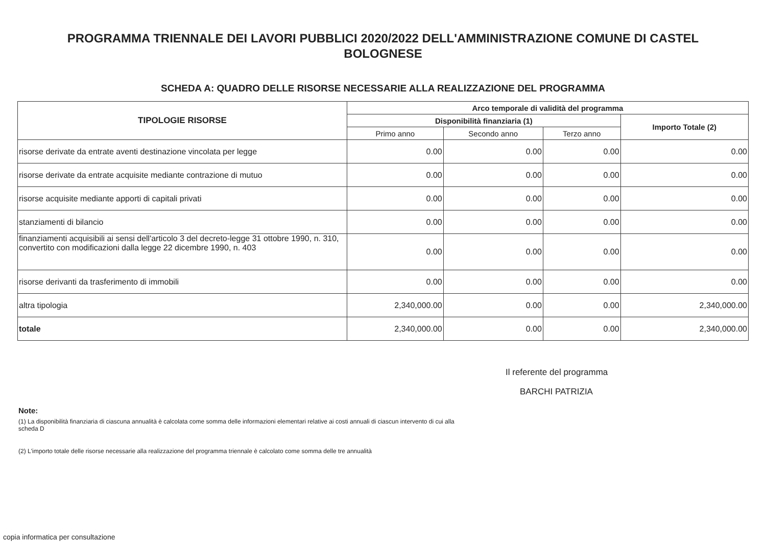PROGRAMMA TRIENNALE DEI LAVORI PUBBLICI 2020/2022 DELL'AMMINISTRAZIONE COMUNE DI CASTEL
BOLOGNESE
SCHEDA A: QUADRO DELLE RISORSE NECESSARIE ALLA REALIZZAZIONE DEL PROGRAMMA
| TIPOLOGIE RISORSE | Arco temporale di validità del programma | | | |
| --- | --- | --- | --- | --- |
| | Disponibilità finanziaria (1) | | | Importo Totale (2) |
| | Primo anno | Secondo anno | Terzo anno | |
| risorse derivate da entrate aventi destinazione vincolata per legge | 0.00 | 0.00 | 0.00 | 0.00 |
| risorse derivate da entrate acquisite mediante contrazione di mutuo | 0.00 | 0.00 | 0.00 | 0.00 |
| risorse acquisite mediante apporti di capitali privati | 0.00 | 0.00 | 0.00 | 0.00 |
| stanziamenti di bilancio | 0.00 | 0.00 | 0.00 | 0.00 |
| finanziamenti acquisibili ai sensi dell'articolo 3 del decreto-legge 31 ottobre 1990, n. 310, convertito con modificazioni dalla legge 22 dicembre 1990, n. 403 | 0.00 | 0.00 | 0.00 | 0.00 |
| risorse derivanti da trasferimento di immobili | 0.00 | 0.00 | 0.00 | 0.00 |
| altra tipologia | 2,340,000.00 | 0.00 | 0.00 | 2,340,000.00 |
| totale | 2,340,000.00 | 0.00 | 0.00 | 2,340,000.00 |
Il referente del programma
BARCHI PATRIZIA
Note:
(1) La disponibilità finanziaria di ciascuna annualità è calcolata come somma delle informazioni elementari relative ai costi annuali di ciascun intervento di cui alla scheda D
(2) L'importo totale delle risorse necessarie alla realizzazione del programma triennale è calcolato come somma delle tre annualità
copia informatica per consultazione